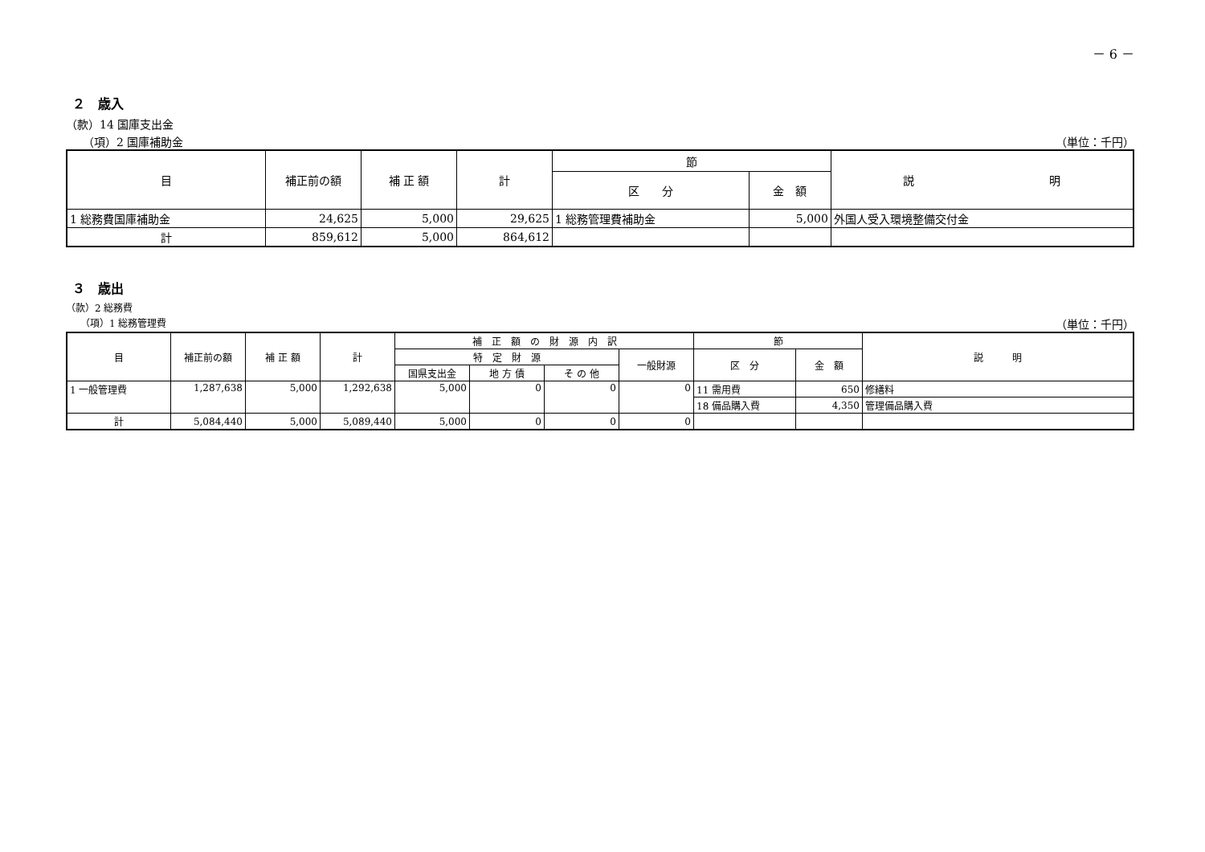－ 6 －
２　歳入
（款）14 国庫支出金
　　（項）2 国庫補助金 （単位：千円）
| 目 | 補正前の額 | 補 正 額 | 計 | 節 | | 説 明 |
| --- | --- | --- | --- | --- | --- | --- |
| | | | | 区 分 | 金 額 | |
| 1 総務費国庫補助金 | 24,625 | 5,000 | 29,625 | 1 総務管理費補助金 | 5,000 | 外国人受入環境整備交付金 |
| 計 | 859,612 | 5,000 | 864,612 | | | |
３　歳出
（款）2 総務費
　　（項）1 総務管理費 （単位：千円）
| 目 | 補正前の額 | 補 正 額 | 計 | 補 正 額 の 財 源 内 訳 | | | | 節 | | 説 明 |
| --- | --- | --- | --- | --- | --- | --- | --- | --- | --- | --- |
| | | | | 特 定 財 源 | | | 一般財源 | 区 分 | 金 額 | |
| | | | | 国県支出金 | 地 方 債 | そ の 他 | | | | |
| 1 一般管理費 | 1,287,638 | 5,000 | 1,292,638 | 5,000 | 0 | 0 | 0 | 11 需用費 | 650 | 修繕料 |
| | | | | | | | | 18 備品購入費 | 4,350 | 管理備品購入費 |
| 計 | 5,084,440 | 5,000 | 5,089,440 | 5,000 | 0 | 0 | 0 | | | |